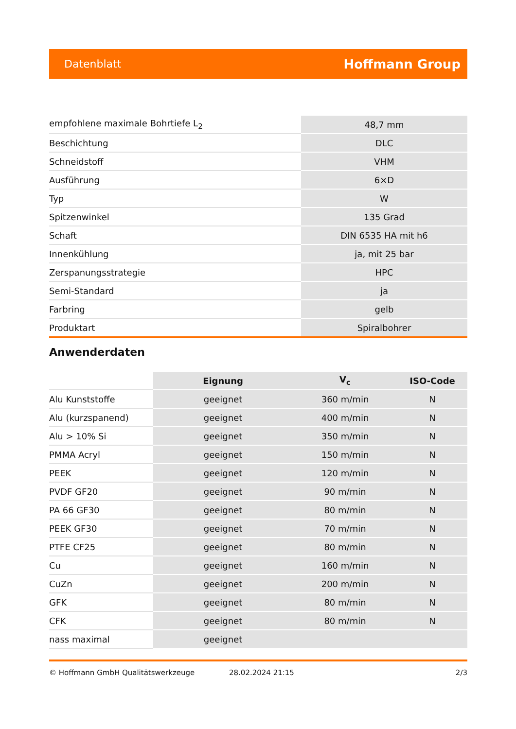Datenblatt Hoffmann Group
| empfohlene maximale Bohrtiefe L<sub>2</sub> | 48,7 mm |
| Beschichtung | DLC |
| Schneidstoff | VHM |
| Ausführung | 6×D |
| Typ | W |
| Spitzenwinkel | 135 Grad |
| Schaft | DIN 6535 HA mit h6 |
| Innenkühlung | ja, mit 25 bar |
| Zerspanungsstrategie | HPC |
| Semi-Standard | ja |
| Farbring | gelb |
| Produktart | Spiralbohrer |
Anwenderdaten
| | Eignung | V<sub>c</sub> | ISO-Code |
| --- | --- | --- | --- |
| Alu Kunststoffe | geeignet | 360 m/min | N |
| Alu (kurzspanend) | geeignet | 400 m/min | N |
| Alu > 10% Si | geeignet | 350 m/min | N |
| PMMA Acryl | geeignet | 150 m/min | N |
| PEEK | geeignet | 120 m/min | N |
| PVDF GF20 | geeignet | 90 m/min | N |
| PA 66 GF30 | geeignet | 80 m/min | N |
| PEEK GF30 | geeignet | 70 m/min | N |
| PTFE CF25 | geeignet | 80 m/min | N |
| Cu | geeignet | 160 m/min | N |
| CuZn | geeignet | 200 m/min | N |
| GFK | geeignet | 80 m/min | N |
| CFK | geeignet | 80 m/min | N |
| nass maximal | geeignet | | |
© Hoffmann GmbH Qualitätswerkzeuge 28.02.2024 21:15 2/3